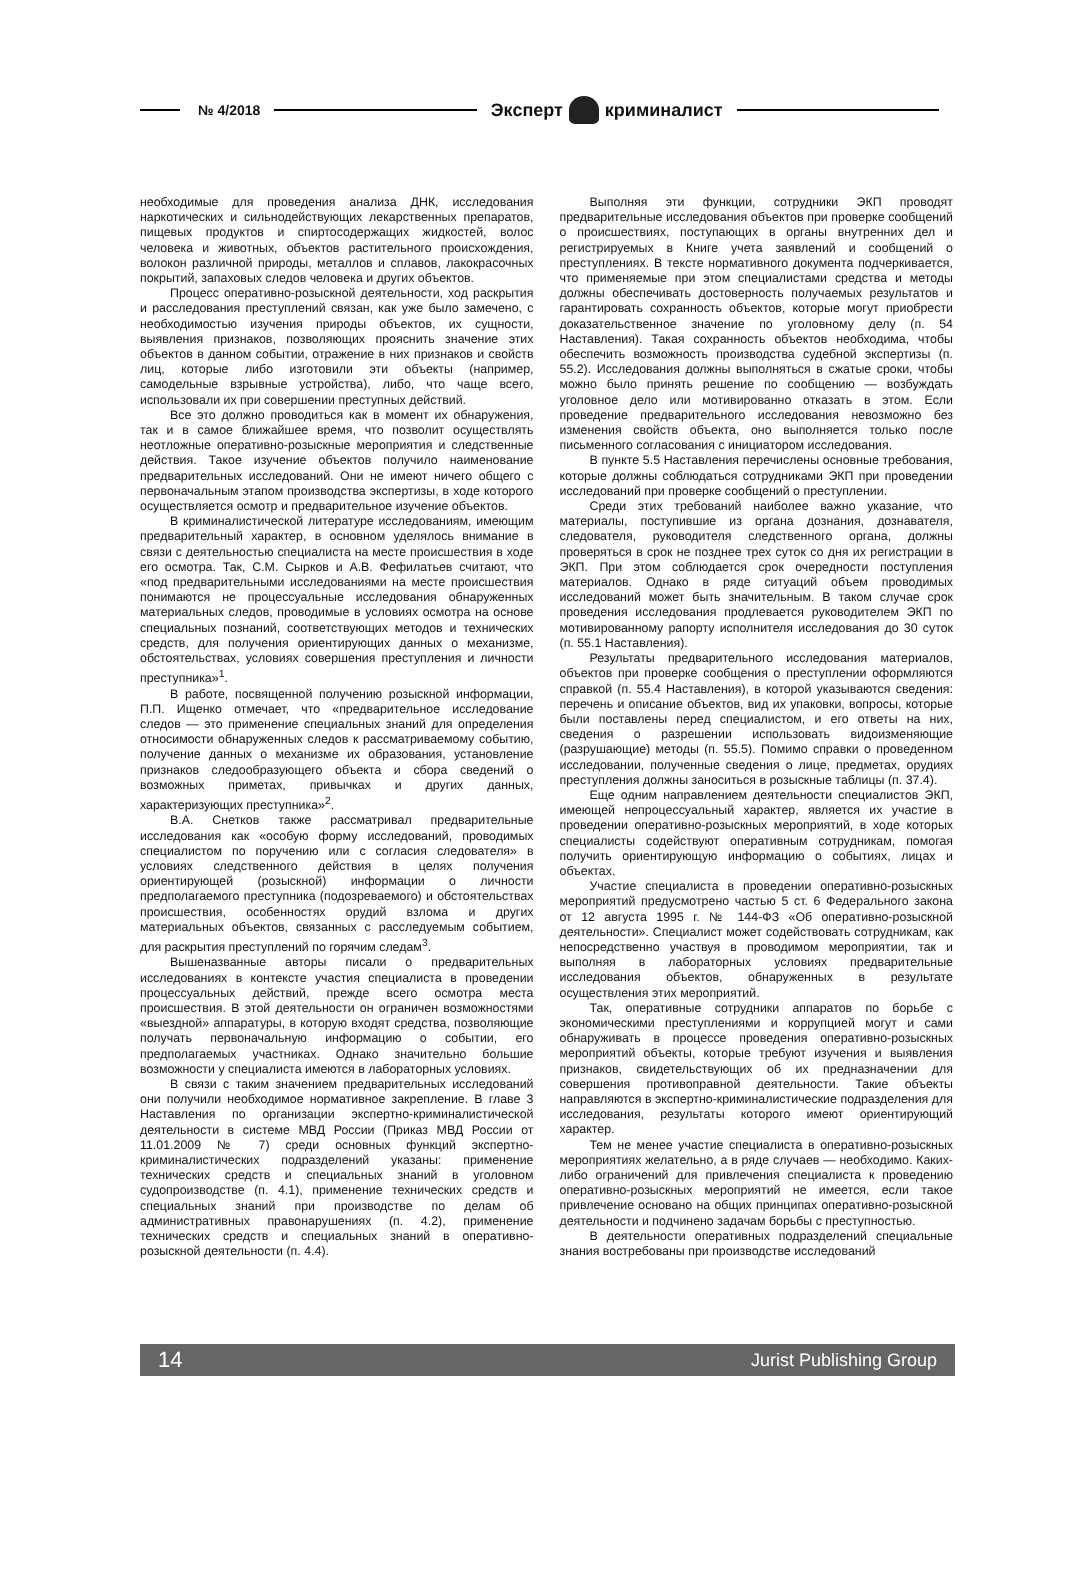№ 4/2018 Эксперт криминалист
необходимые для проведения анализа ДНК, исследования наркотических и сильнодействующих лекарственных препаратов, пищевых продуктов и спиртосодержащих жидкостей, волос человека и животных, объектов растительного происхождения, волокон различной природы, металлов и сплавов, лакокрасочных покрытий, запаховых следов человека и других объектов.
Процесс оперативно-розыскной деятельности, ход раскрытия и расследования преступлений связан, как уже было замечено, с необходимостью изучения природы объектов, их сущности, выявления признаков, позволяющих прояснить значение этих объектов в данном событии, отражение в них признаков и свойств лиц, которые либо изготовили эти объекты (например, самодельные взрывные устройства), либо, что чаще всего, использовали их при совершении преступных действий.
Все это должно проводиться как в момент их обнаружения, так и в самое ближайшее время, что позволит осуществлять неотложные оперативно-розыскные мероприятия и следственные действия. Такое изучение объектов получило наименование предварительных исследований. Они не имеют ничего общего с первоначальным этапом производства экспертизы, в ходе которого осуществляется осмотр и предварительное изучение объектов.
В криминалистической литературе исследованиям, имеющим предварительный характер, в основном уделялось внимание в связи с деятельностью специалиста на месте происшествия в ходе его осмотра. Так, С.М. Сырков и А.В. Фефилатьев считают, что «под предварительными исследованиями на месте происшествия понимаются не процессуальные исследования обнаруженных материальных следов, проводимые в условиях осмотра на основе специальных познаний, соответствующих методов и технических средств, для получения ориентирующих данных о механизме, обстоятельствах, условиях совершения преступления и личности преступника»<sup>1</sup>.
В работе, посвященной получению розыскной информации, П.П. Ищенко отмечает, что «предварительное исследование следов — это применение специальных знаний для определения относимости обнаруженных следов к рассматриваемому событию, получение данных о механизме их образования, установление признаков следообразующего объекта и сбора сведений о возможных приметах, привычках и других данных, характеризующих преступника»<sup>2</sup>.
В.А. Снетков также рассматривал предварительные исследования как «особую форму исследований, проводимых специалистом по поручению или с согласия следователя» в условиях следственного действия в целях получения ориентирующей (розыскной) информации о личности предполагаемого преступника (подозреваемого) и обстоятельствах происшествия, особенностях орудий взлома и других материальных объектов, связанных с расследуемым событием, для раскрытия преступлений по горячим следам<sup>3</sup>.
Вышеназванные авторы писали о предварительных исследованиях в контексте участия специалиста в проведении процессуальных действий, прежде всего осмотра места происшествия. В этой деятельности он ограничен возможностями «выездной» аппаратуры, в которую входят средства, позволяющие получать первоначальную информацию о событии, его предполагаемых участниках. Однако значительно большие возможности у специалиста имеются в лабораторных условиях.
В связи с таким значением предварительных исследований они получили необходимое нормативное закрепление. В главе 3 Наставления по организации экспертно-криминалистической деятельности в системе МВД России (Приказ МВД России от 11.01.2009 № 7) среди основных функций экспертно-криминалистических подразделений указаны: применение технических средств и специальных знаний в уголовном судопроизводстве (п. 4.1), применение технических средств и специальных знаний при производстве по делам об административных правонарушениях (п. 4.2), применение технических средств и специальных знаний в оперативно-розыскной деятельности (п. 4.4).
Выполняя эти функции, сотрудники ЭКП проводят предварительные исследования объектов при проверке сообщений о происшествиях, поступающих в органы внутренних дел и регистрируемых в Книге учета заявлений и сообщений о преступлениях. В тексте нормативного документа подчеркивается, что применяемые при этом специалистами средства и методы должны обеспечивать достоверность получаемых результатов и гарантировать сохранность объектов, которые могут приобрести доказательственное значение по уголовному делу (п. 54 Наставления). Такая сохранность объектов необходима, чтобы обеспечить возможность производства судебной экспертизы (п. 55.2). Исследования должны выполняться в сжатые сроки, чтобы можно было принять решение по сообщению — возбуждать уголовное дело или мотивированно отказать в этом. Если проведение предварительного исследования невозможно без изменения свойств объекта, оно выполняется только после письменного согласования с инициатором исследования.
В пункте 5.5 Наставления перечислены основные требования, которые должны соблюдаться сотрудниками ЭКП при проведении исследований при проверке сообщений о преступлении.
Среди этих требований наиболее важно указание, что материалы, поступившие из органа дознания, дознавателя, следователя, руководителя следственного органа, должны проверяться в срок не позднее трех суток со дня их регистрации в ЭКП. При этом соблюдается срок очередности поступления материалов. Однако в ряде ситуаций объем проводимых исследований может быть значительным. В таком случае срок проведения исследования продлевается руководителем ЭКП по мотивированному рапорту исполнителя исследования до 30 суток (п. 55.1 Наставления).
Результаты предварительного исследования материалов, объектов при проверке сообщения о преступлении оформляются справкой (п. 55.4 Наставления), в которой указываются сведения: перечень и описание объектов, вид их упаковки, вопросы, которые были поставлены перед специалистом, и его ответы на них, сведения о разрешении использовать видоизменяющие (разрушающие) методы (п. 55.5). Помимо справки о проведенном исследовании, полученные сведения о лице, предметах, орудиях преступления должны заноситься в розыскные таблицы (п. 37.4).
Еще одним направлением деятельности специалистов ЭКП, имеющей непроцессуальный характер, является их участие в проведении оперативно-розыскных мероприятий, в ходе которых специалисты содействуют оперативным сотрудникам, помогая получить ориентирующую информацию о событиях, лицах и объектах.
Участие специалиста в проведении оперативно-розыскных мероприятий предусмотрено частью 5 ст. 6 Федерального закона от 12 августа 1995 г. № 144-ФЗ «Об оперативно-розыскной деятельности». Специалист может содействовать сотрудникам, как непосредственно участвуя в проводимом мероприятии, так и выполняя в лабораторных условиях предварительные исследования объектов, обнаруженных в результате осуществления этих мероприятий.
Так, оперативные сотрудники аппаратов по борьбе с экономическими преступлениями и коррупцией могут и сами обнаруживать в процессе проведения оперативно-розыскных мероприятий объекты, которые требуют изучения и выявления признаков, свидетельствующих об их предназначении для совершения противоправной деятельности. Такие объекты направляются в экспертно-криминалистические подразделения для исследования, результаты которого имеют ориентирующий характер.
Тем не менее участие специалиста в оперативно-розыскных мероприятиях желательно, а в ряде случаев — необходимо. Каких-либо ограничений для привлечения специалиста к проведению оперативно-розыскных мероприятий не имеется, если такое привлечение основано на общих принципах оперативно-розыскной деятельности и подчинено задачам борьбы с преступностью.
В деятельности оперативных подразделений специальные знания востребованы при производстве исследований
14 Jurist Publishing Group